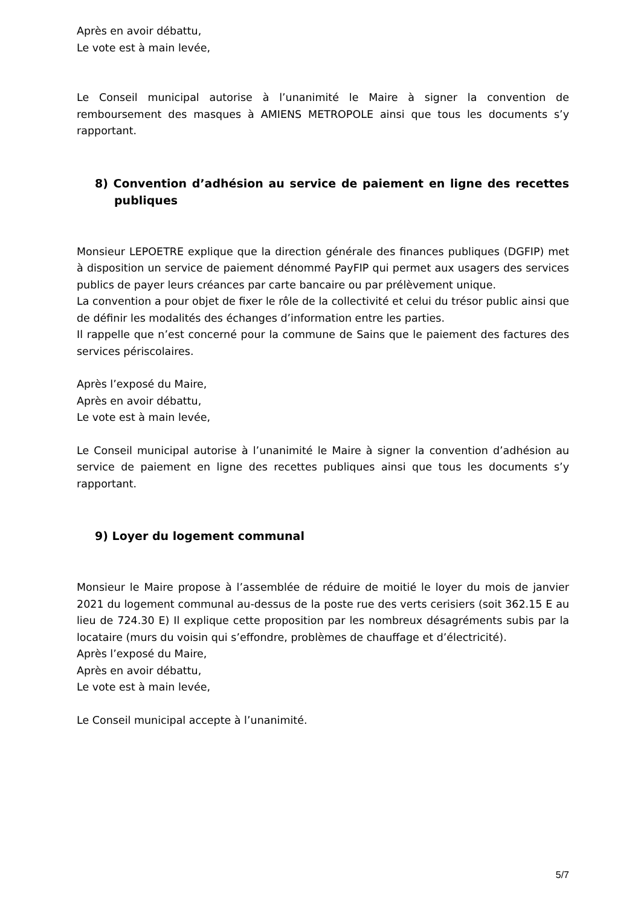Après en avoir débattu,
Le vote est à main levée,
Le Conseil municipal autorise à l’unanimité le Maire à signer la convention de remboursement des masques à AMIENS METROPOLE ainsi que tous les documents s’y rapportant.
8) Convention d’adhésion au service de paiement en ligne des recettes publiques
Monsieur LEPOETRE explique que la direction générale des finances publiques (DGFIP) met à disposition un service de paiement dénommé PayFIP qui permet aux usagers des services publics de payer leurs créances par carte bancaire ou par prélèvement unique.
La convention a pour objet de fixer le rôle de la collectivité et celui du trésor public ainsi que de définir les modalités des échanges d’information entre les parties.
Il rappelle que n’est concerné pour la commune de Sains que le paiement des factures des services périscolaires.
Après l’exposé du Maire,
Après en avoir débattu,
Le vote est à main levée,
Le Conseil municipal autorise à l’unanimité le Maire à signer la convention d’adhésion au service de paiement en ligne des recettes publiques ainsi que tous les documents s’y rapportant.
9) Loyer du logement communal
Monsieur le Maire propose à l’assemblée de réduire de moitié le loyer du mois de janvier 2021 du logement communal au-dessus de la poste rue des verts cerisiers (soit 362.15 E au lieu de 724.30 E) Il explique cette proposition par les nombreux désagréments subis par la locataire (murs du voisin qui s’effondre, problèmes de chauffage et d’électricité).
Après l’exposé du Maire,
Après en avoir débattu,
Le vote est à main levée,
Le Conseil municipal accepte à l’unanimité.
5/7